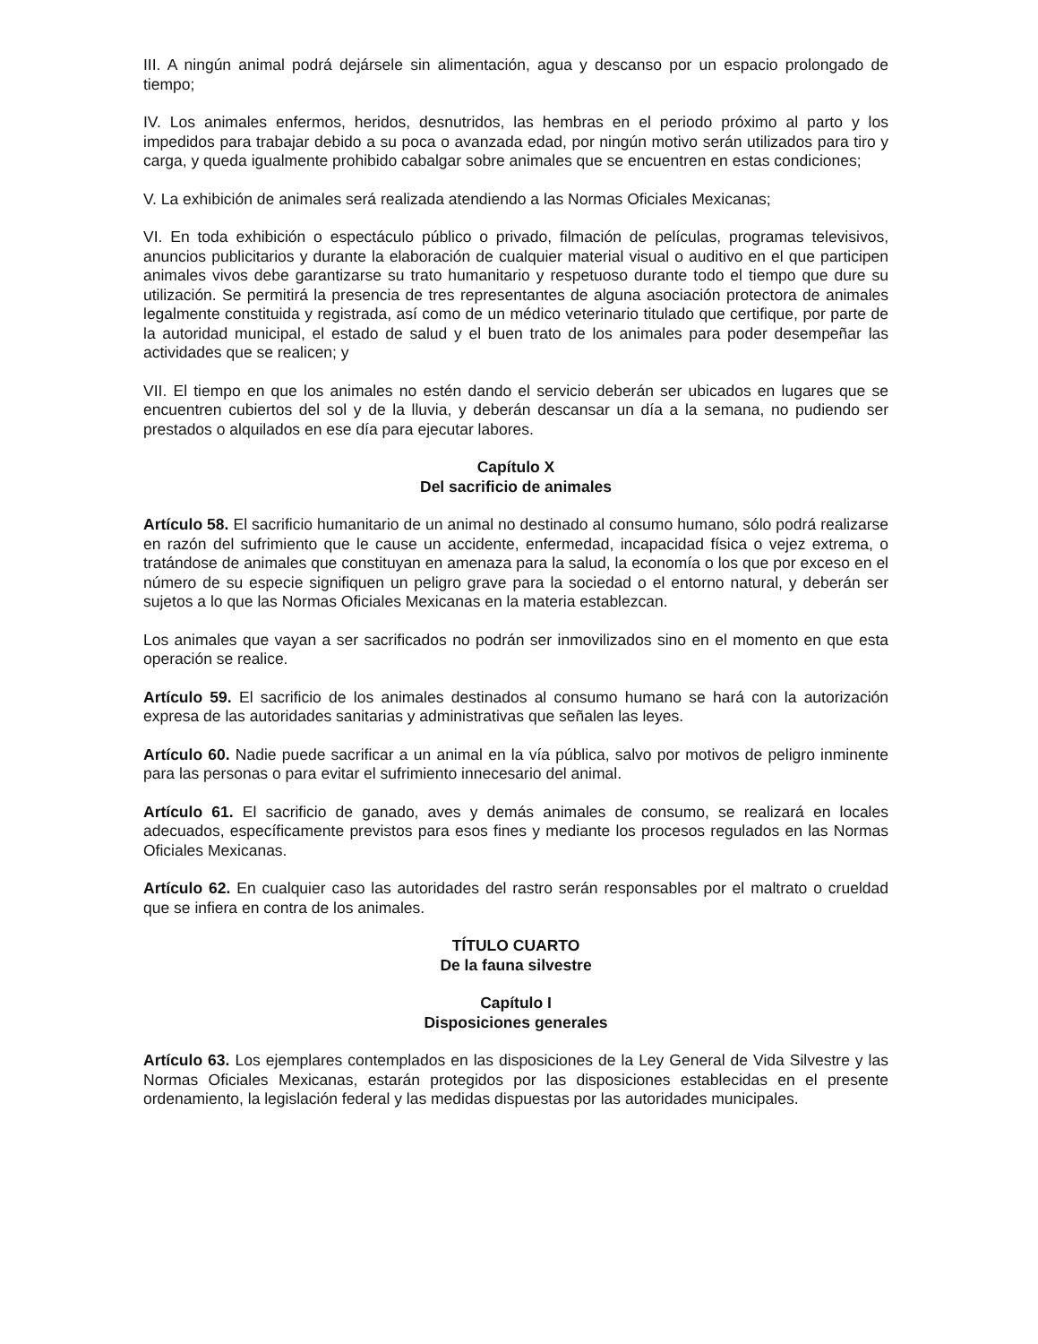III. A ningún animal podrá dejársele sin alimentación, agua y descanso por un espacio prolongado de tiempo;
IV. Los animales enfermos, heridos, desnutridos, las hembras en el periodo próximo al parto y los impedidos para trabajar debido a su poca o avanzada edad, por ningún motivo serán utilizados para tiro y carga, y queda igualmente prohibido cabalgar sobre animales que se encuentren en estas condiciones;
V. La exhibición de animales será realizada atendiendo a las Normas Oficiales Mexicanas;
VI. En toda exhibición o espectáculo público o privado, filmación de películas, programas televisivos, anuncios publicitarios y durante la elaboración de cualquier material visual o auditivo en el que participen animales vivos debe garantizarse su trato humanitario y respetuoso durante todo el tiempo que dure su utilización. Se permitirá la presencia de tres representantes de alguna asociación protectora de animales legalmente constituida y registrada, así como de un médico veterinario titulado que certifique, por parte de la autoridad municipal, el estado de salud y el buen trato de los animales para poder desempeñar las actividades que se realicen; y
VII. El tiempo en que los animales no estén dando el servicio deberán ser ubicados en lugares que se encuentren cubiertos del sol y de la lluvia, y deberán descansar un día a la semana, no pudiendo ser prestados o alquilados en ese día para ejecutar labores.
Capítulo X
Del sacrificio de animales
Artículo 58. El sacrificio humanitario de un animal no destinado al consumo humano, sólo podrá realizarse en razón del sufrimiento que le cause un accidente, enfermedad, incapacidad física o vejez extrema, o tratándose de animales que constituyan en amenaza para la salud, la economía o los que por exceso en el número de su especie signifiquen un peligro grave para la sociedad o el entorno natural, y deberán ser sujetos a lo que las Normas Oficiales Mexicanas en la materia establezcan.
Los animales que vayan a ser sacrificados no podrán ser inmovilizados sino en el momento en que esta operación se realice.
Artículo 59. El sacrificio de los animales destinados al consumo humano se hará con la autorización expresa de las autoridades sanitarias y administrativas que señalen las leyes.
Artículo 60. Nadie puede sacrificar a un animal en la vía pública, salvo por motivos de peligro inminente para las personas o para evitar el sufrimiento innecesario del animal.
Artículo 61. El sacrificio de ganado, aves y demás animales de consumo, se realizará en locales adecuados, específicamente previstos para esos fines y mediante los procesos regulados en las Normas Oficiales Mexicanas.
Artículo 62. En cualquier caso las autoridades del rastro serán responsables por el maltrato o crueldad que se infiera en contra de los animales.
TÍTULO CUARTO
De la fauna silvestre
Capítulo I
Disposiciones generales
Artículo 63. Los ejemplares contemplados en las disposiciones de la Ley General de Vida Silvestre y las Normas Oficiales Mexicanas, estarán protegidos por las disposiciones establecidas en el presente ordenamiento, la legislación federal y las medidas dispuestas por las autoridades municipales.